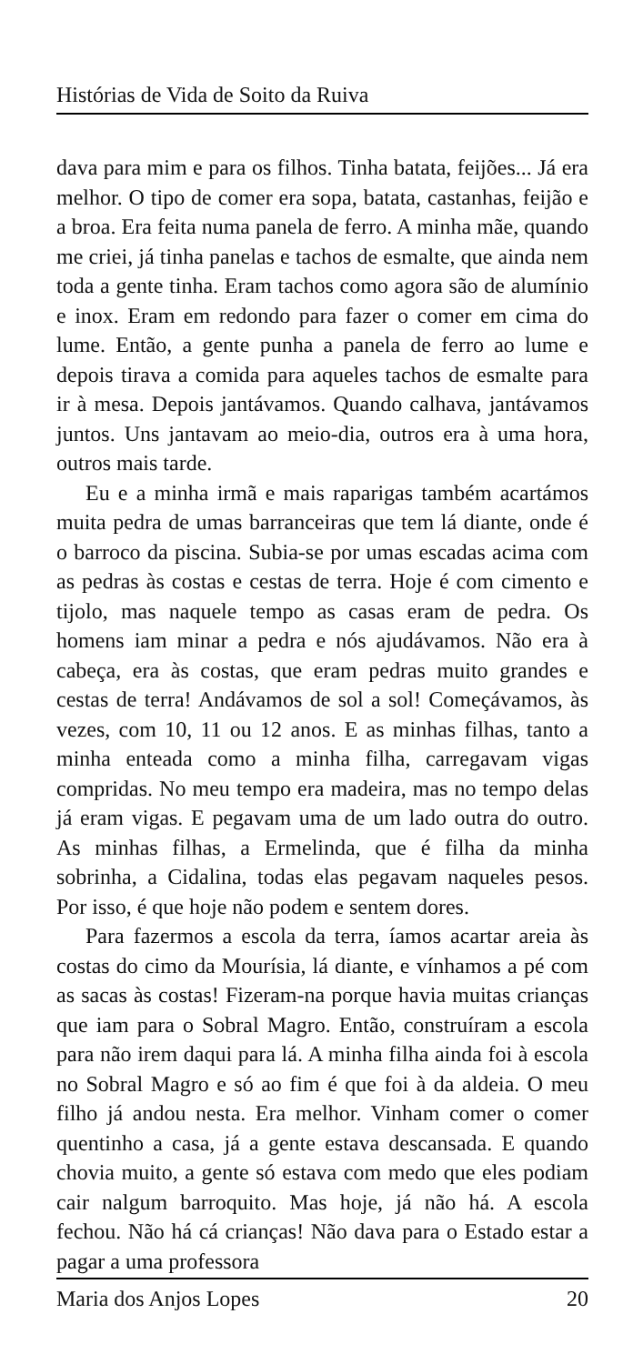Histórias de Vida de Soito da Ruiva
dava para mim e para os filhos. Tinha batata, feijões... Já era melhor. O tipo de comer era sopa, batata, castanhas, feijão e a broa. Era feita numa panela de ferro. A minha mãe, quando me criei, já tinha panelas e tachos de esmalte, que ainda nem toda a gente tinha. Eram tachos como agora são de alumínio e inox. Eram em redondo para fazer o comer em cima do lume. Então, a gente punha a panela de ferro ao lume e depois tirava a comida para aqueles tachos de esmalte para ir à mesa. Depois jantávamos. Quando calhava, jantávamos juntos. Uns jantavam ao meio-dia, outros era à uma hora, outros mais tarde.
Eu e a minha irmã e mais raparigas também acartámos muita pedra de umas barranceiras que tem lá diante, onde é o barroco da piscina. Subia-se por umas escadas acima com as pedras às costas e cestas de terra. Hoje é com cimento e tijolo, mas naquele tempo as casas eram de pedra. Os homens iam minar a pedra e nós ajudávamos. Não era à cabeça, era às costas, que eram pedras muito grandes e cestas de terra! Andávamos de sol a sol! Começávamos, às vezes, com 10, 11 ou 12 anos. E as minhas filhas, tanto a minha enteada como a minha filha, carregavam vigas compridas. No meu tempo era madeira, mas no tempo delas já eram vigas. E pegavam uma de um lado outra do outro. As minhas filhas, a Ermelinda, que é filha da minha sobrinha, a Cidalina, todas elas pegavam naqueles pesos. Por isso, é que hoje não podem e sentem dores.
Para fazermos a escola da terra, íamos acartar areia às costas do cimo da Mourísia, lá diante, e vínhamos a pé com as sacas às costas! Fizeram-na porque havia muitas crianças que iam para o Sobral Magro. Então, construíram a escola para não irem daqui para lá. A minha filha ainda foi à escola no Sobral Magro e só ao fim é que foi à da aldeia. O meu filho já andou nesta. Era melhor. Vinham comer o comer quentinho a casa, já a gente estava descansada. E quando chovia muito, a gente só estava com medo que eles podiam cair nalgum barroquito. Mas hoje, já não há. A escola fechou. Não há cá crianças! Não dava para o Estado estar a pagar a uma professora
Maria dos Anjos Lopes 20